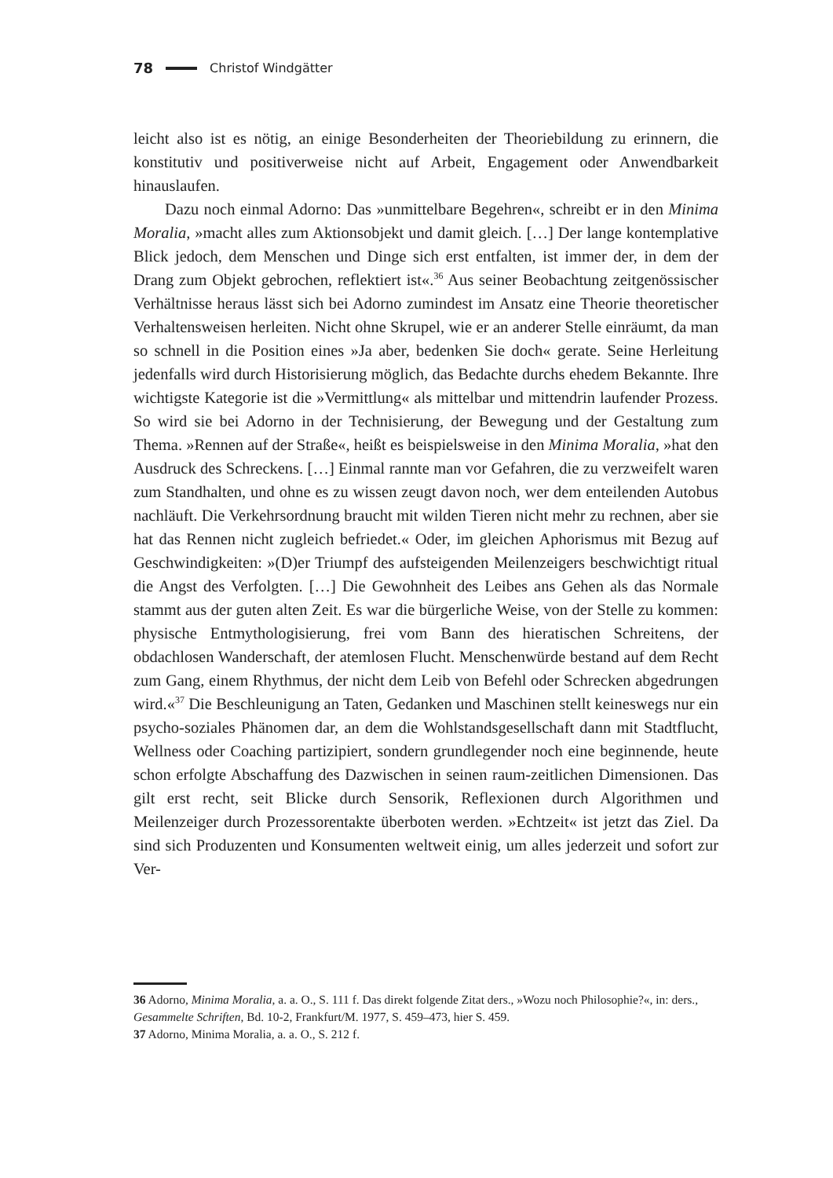78 Christof Windgätter
leicht also ist es nötig, an einige Besonderheiten der Theoriebildung zu erinnern, die konstitutiv und positiverweise nicht auf Arbeit, Engagement oder Anwendbarkeit hinauslaufen.
Dazu noch einmal Adorno: Das »unmittelbare Begehren«, schreibt er in den Minima Moralia, »macht alles zum Aktionsobjekt und damit gleich. […] Der lange kontemplative Blick jedoch, dem Menschen und Dinge sich erst entfalten, ist immer der, in dem der Drang zum Objekt gebrochen, reflektiert ist«.<sup>36</sup> Aus seiner Beobachtung zeitgenössischer Verhältnisse heraus lässt sich bei Adorno zumindest im Ansatz eine Theorie theoretischer Verhaltensweisen herleiten. Nicht ohne Skrupel, wie er an anderer Stelle einräumt, da man so schnell in die Position eines »Ja aber, bedenken Sie doch« gerate. Seine Herleitung jedenfalls wird durch Historisierung möglich, das Bedachte durchs ehedem Bekannte. Ihre wichtigste Kategorie ist die »Vermittlung« als mittelbar und mittendrin laufender Prozess. So wird sie bei Adorno in der Technisierung, der Bewegung und der Gestaltung zum Thema. »Rennen auf der Straße«, heißt es beispielsweise in den Minima Moralia, »hat den Ausdruck des Schreckens. […] Einmal rannte man vor Gefahren, die zu verzweifelt waren zum Standhalten, und ohne es zu wissen zeugt davon noch, wer dem enteilenden Autobus nachläuft. Die Verkehrsordnung braucht mit wilden Tieren nicht mehr zu rechnen, aber sie hat das Rennen nicht zugleich befriedet.« Oder, im gleichen Aphorismus mit Bezug auf Geschwindigkeiten: »(D)er Triumpf des aufsteigenden Meilenzeigers beschwichtigt ritual die Angst des Verfolgten. […] Die Gewohnheit des Leibes ans Gehen als das Normale stammt aus der guten alten Zeit. Es war die bürgerliche Weise, von der Stelle zu kommen: physische Entmythologisierung, frei vom Bann des hieratischen Schreitens, der obdachlosen Wanderschaft, der atemlosen Flucht. Menschenwürde bestand auf dem Recht zum Gang, einem Rhythmus, der nicht dem Leib von Befehl oder Schrecken abgedrungen wird.«<sup>37</sup> Die Beschleunigung an Taten, Gedanken und Maschinen stellt keineswegs nur ein psycho-soziales Phänomen dar, an dem die Wohlstandsgesellschaft dann mit Stadtflucht, Wellness oder Coaching partizipiert, sondern grundlegender noch eine beginnende, heute schon erfolgte Abschaffung des Dazwischen in seinen raum-zeitlichen Dimensionen. Das gilt erst recht, seit Blicke durch Sensorik, Reflexionen durch Algorithmen und Meilenzeiger durch Prozessorentakte überboten werden. »Echtzeit« ist jetzt das Ziel. Da sind sich Produzenten und Konsumenten weltweit einig, um alles jederzeit und sofort zur Ver-
36 Adorno, Minima Moralia, a. a. O., S. 111 f. Das direkt folgende Zitat ders., »Wozu noch Philosophie?«, in: ders., Gesammelte Schriften, Bd. 10-2, Frankfurt/M. 1977, S. 459–473, hier S. 459.
37 Adorno, Minima Moralia, a. a. O., S. 212 f.